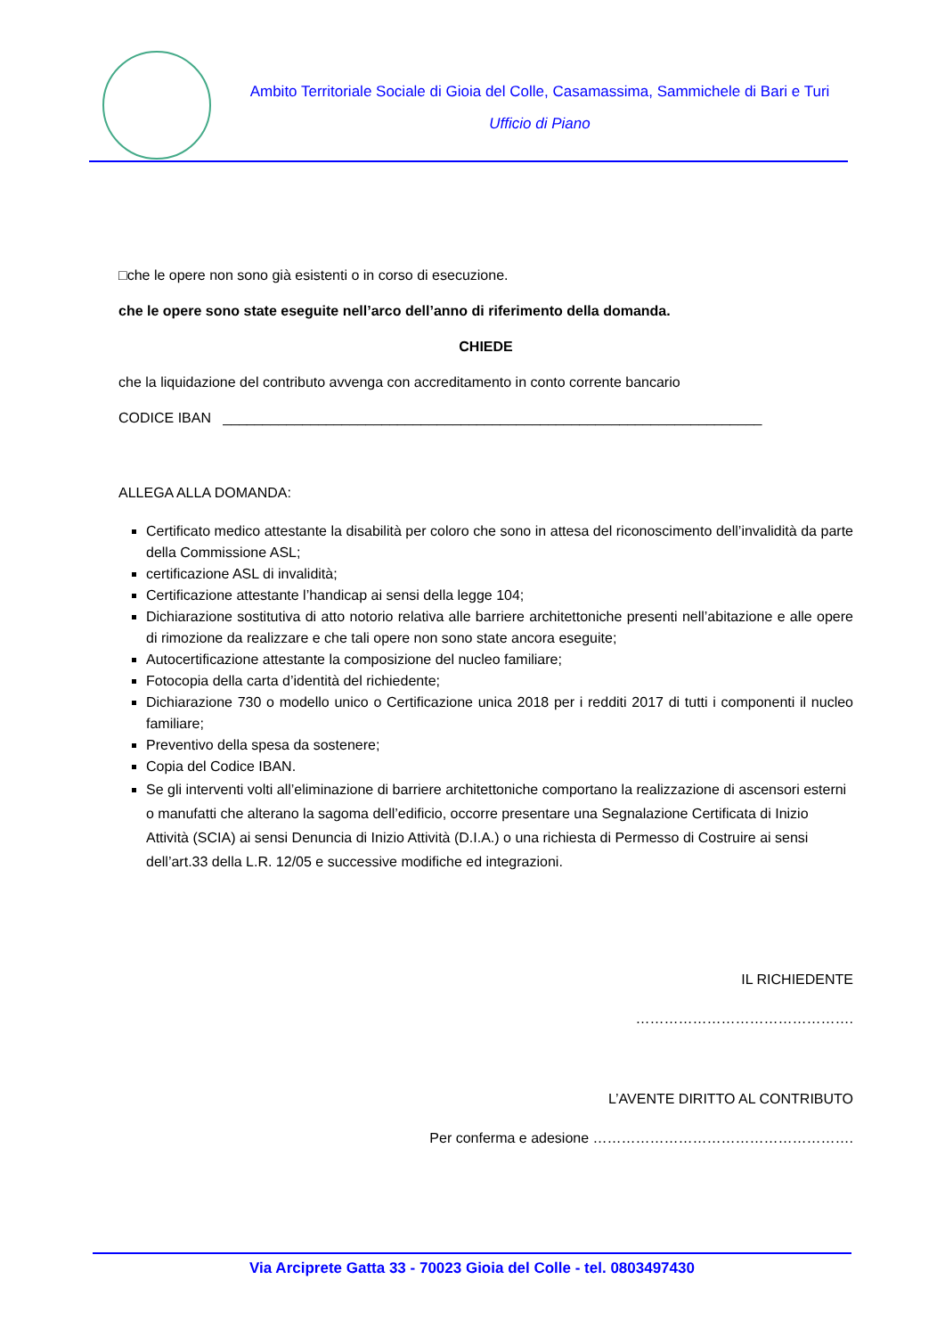Ambito Territoriale Sociale di Gioia del Colle, Casamassima, Sammichele di Bari e Turi
Ufficio di Piano
□che le opere non sono già esistenti o in corso di esecuzione.
che le opere sono state eseguite nell’arco dell’anno di riferimento della domanda.
CHIEDE
che la liquidazione del contributo avvenga con accreditamento in conto corrente bancario
CODICE IBAN ____________________________________________________________________
ALLEGA ALLA DOMANDA:
Certificato medico attestante la disabilità per coloro che sono in attesa del riconoscimento dell’invalidità da parte della Commissione ASL;
certificazione ASL di invalidità;
Certificazione attestante l’handicap ai sensi della legge 104;
Dichiarazione sostitutiva di atto notorio relativa alle barriere architettoniche presenti nell’abitazione e alle opere di rimozione da realizzare e che tali opere non sono state ancora eseguite;
Autocertificazione attestante la composizione del nucleo familiare;
Fotocopia della carta d’identità del richiedente;
Dichiarazione 730 o modello unico o Certificazione unica 2018 per i redditi 2017 di tutti i componenti il nucleo familiare;
Preventivo della spesa da sostenere;
Copia del Codice IBAN.
Se gli interventi volti all’eliminazione di barriere architettoniche comportano la realizzazione di ascensori esterni o manufatti che alterano la sagoma dell’edificio, occorre presentare una Segnalazione Certificata di Inizio Attività (SCIA) ai sensi Denuncia di Inizio Attività (D.I.A.) o una richiesta di Permesso di Costruire ai sensi dell’art.33 della L.R. 12/05 e successive modifiche ed integrazioni.
IL RICHIEDENTE
……………………………………….
L’AVENTE DIRITTO AL CONTRIBUTO
Per conferma e adesione ……………………………………………….
Via Arciprete Gatta 33 - 70023 Gioia del Colle - tel. 0803497430